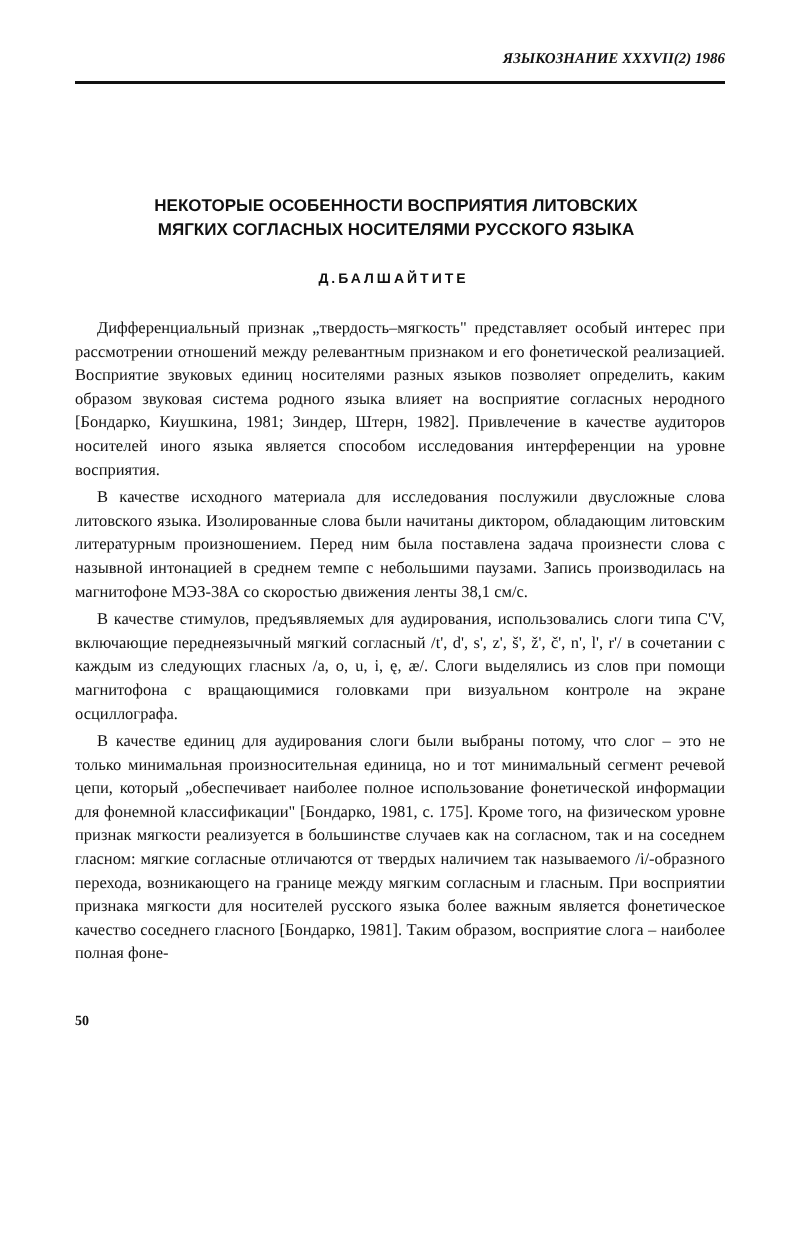ЯЗЫКОЗНАНИЕ XXXVII(2) 1986
НЕКОТОРЫЕ ОСОБЕННОСТИ ВОСПРИЯТИЯ ЛИТОВСКИХ
МЯГКИХ СОГЛАСНЫХ НОСИТЕЛЯМИ РУССКОГО ЯЗЫКА
Д.БАЛШАЙТИТЕ
Дифференциальный признак „твердость–мягкость" представляет особый интерес при рассмотрении отношений между релевантным признаком и его фонетической реализацией. Восприятие звуковых единиц носителями разных языков позволяет определить, каким образом звуковая система родного языка влияет на восприятие согласных неродного [Бондарко, Киушкина, 1981; Зиндер, Штерн, 1982]. Привлечение в качестве аудиторов носителей иного языка является способом исследования интерференции на уровне восприятия.
В качестве исходного материала для исследования послужили двусложные слова литовского языка. Изолированные слова были начитаны диктором, обладающим литовским литературным произношением. Перед ним была поставлена задача произнести слова с назывной интонацией в среднем темпе с небольшими паузами. Запись производилась на магнитофоне МЭЗ-38А со скоростью движения ленты 38,1 см/с.
В качестве стимулов, предъявляемых для аудирования, использовались слоги типа C'V, включающие переднеязычный мягкий согласный /t', d', s', z', š', ž', č', n', l', r'/ в сочетании с каждым из следующих гласных /a, o, u, i, ę, æ/. Слоги выделялись из слов при помощи магнитофона с вращающимися головками при визуальном контроле на экране осциллографа.
В качестве единиц для аудирования слоги были выбраны потому, что слог – это не только минимальная произносительная единица, но и тот минимальный сегмент речевой цепи, который „обеспечивает наиболее полное использование фонетической информации для фонемной классификации" [Бондарко, 1981, с. 175]. Кроме того, на физическом уровне признак мягкости реализуется в большинстве случаев как на согласном, так и на соседнем гласном: мягкие согласные отличаются от твердых наличием так называемого /i/-образного перехода, возникающего на границе между мягким согласным и гласным. При восприятии признака мягкости для носителей русского языка более важным является фонетическое качество соседнего гласного [Бондарко, 1981]. Таким образом, восприятие слога – наиболее полная фоне-
50